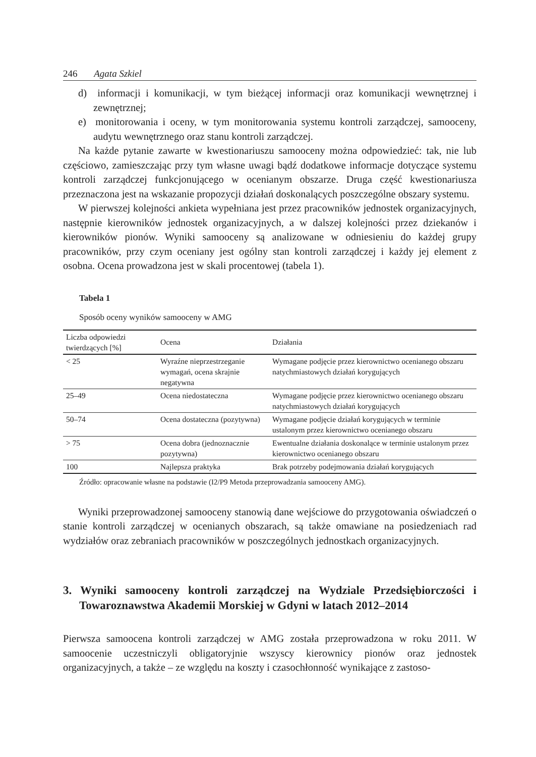246 Agata Szkiel
d) informacji i komunikacji, w tym bieżącej informacji oraz komunikacji wewnętrznej i zewnętrznej;
e) monitorowania i oceny, w tym monitorowania systemu kontroli zarządczej, samooceny, audytu wewnętrznego oraz stanu kontroli zarządczej.
Na każde pytanie zawarte w kwestionariuszu samooceny można odpowiedzieć: tak, nie lub częściowo, zamieszczając przy tym własne uwagi bądź dodatkowe informacje dotyczące systemu kontroli zarządczej funkcjonującego w ocenianym obszarze. Druga część kwestionariusza przeznaczona jest na wskazanie propozycji działań doskonalących poszczególne obszary systemu.
W pierwszej kolejności ankieta wypełniana jest przez pracowników jednostek organizacyjnych, następnie kierowników jednostek organizacyjnych, a w dalszej kolejności przez dziekanów i kierowników pionów. Wyniki samooceny są analizowane w odniesieniu do każdej grupy pracowników, przy czym oceniany jest ogólny stan kontroli zarządczej i każdy jej element z osobna. Ocena prowadzona jest w skali procentowej (tabela 1).
Tabela 1
Sposób oceny wyników samooceny w AMG
| Liczba odpowiedzi twierdzących [%] | Ocena | Działania |
| --- | --- | --- |
| < 25 | Wyraźne nieprzestrzeganie wymagań, ocena skrajnie negatywna | Wymagane podjęcie przez kierownictwo ocenianego obszaru natychmiastowych działań korygujących |
| 25–49 | Ocena niedostateczna | Wymagane podjęcie przez kierownictwo ocenianego obszaru natychmiastowych działań korygujących |
| 50–74 | Ocena dostateczna (pozytywna) | Wymagane podjęcie działań korygujących w terminie ustalonym przez kierownictwo ocenianego obszaru |
| > 75 | Ocena dobra (jednoznacznie pozytywna) | Ewentualne działania doskonalące w terminie ustalonym przez kierownictwo ocenianego obszaru |
| 100 | Najlepsza praktyka | Brak potrzeby podejmowania działań korygujących |
Źródło: opracowanie własne na podstawie (I2/P9 Metoda przeprowadzania samooceny AMG).
Wyniki przeprowadzonej samooceny stanowią dane wejściowe do przygotowania oświadczeń o stanie kontroli zarządczej w ocenianych obszarach, są także omawiane na posiedzeniach rad wydziałów oraz zebraniach pracowników w poszczególnych jednostkach organizacyjnych.
3. Wyniki samooceny kontroli zarządczej na Wydziale Przedsiębiorczości i Towaroznawstwa Akademii Morskiej w Gdyni w latach 2012–2014
Pierwsza samoocena kontroli zarządczej w AMG została przeprowadzona w roku 2011. W samoocenie uczestniczyli obligatoryjnie wszyscy kierownicy pionów oraz jednostek organizacyjnych, a także – ze względu na koszty i czasochłonność wynikające z zastoso-